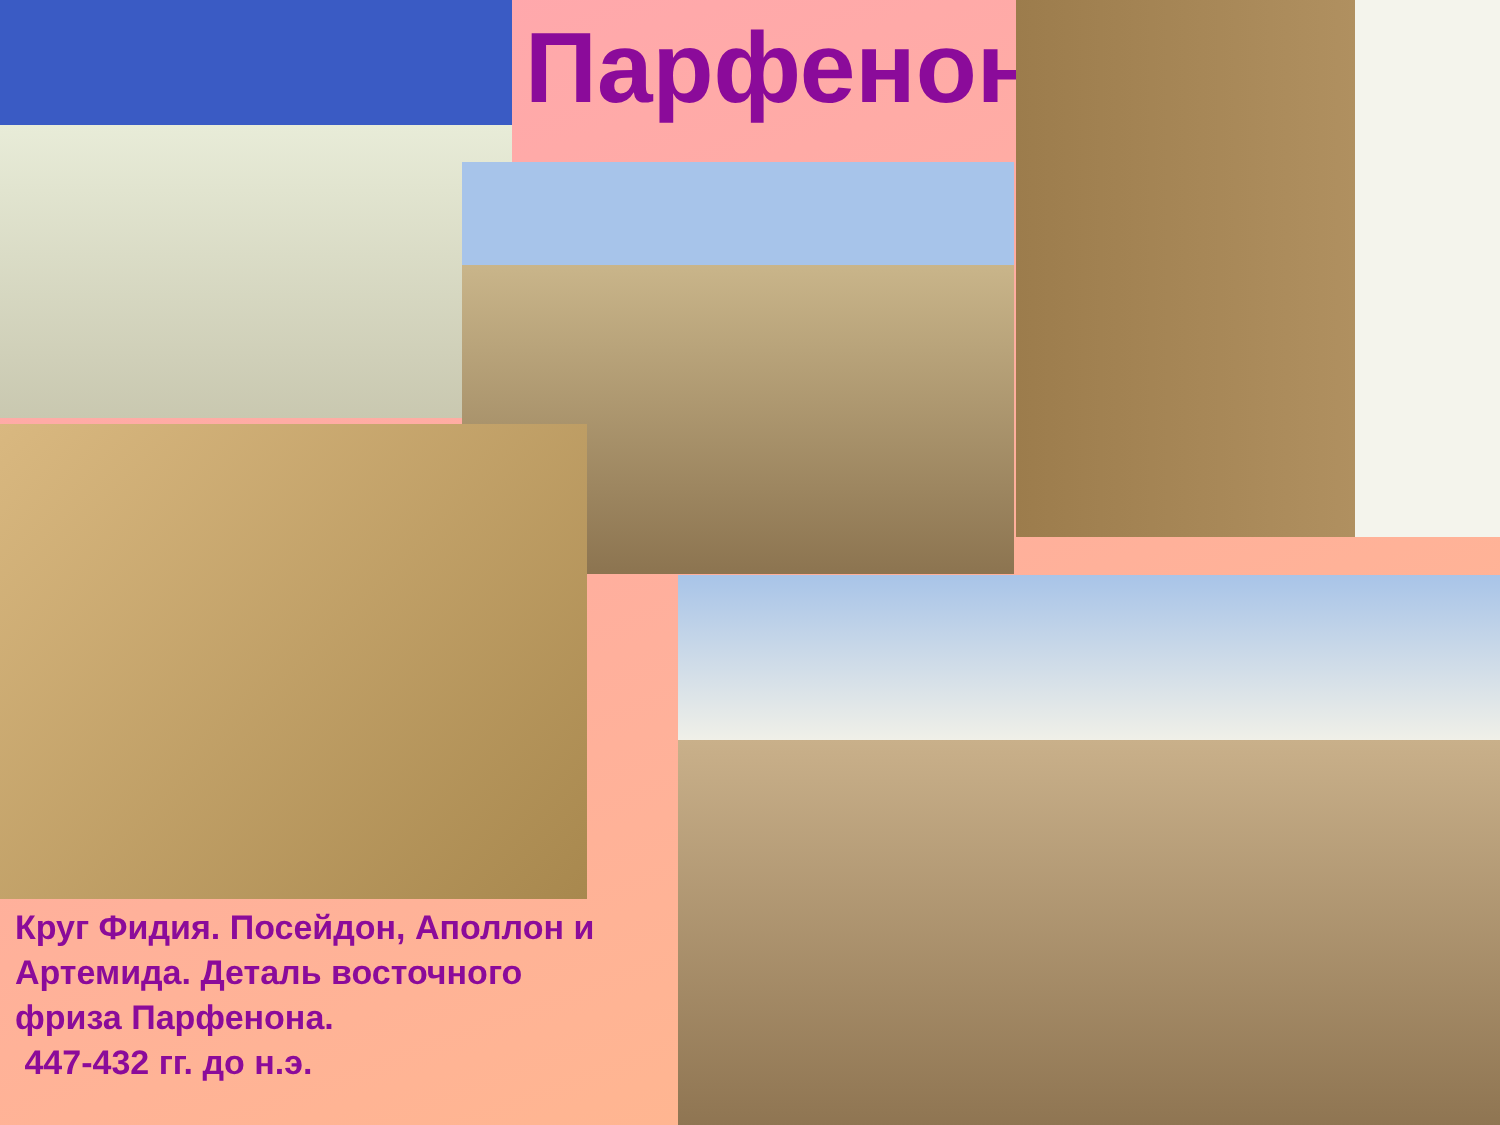Парфенон
Круг Фидия. Посейдон, Аполлон и Артемида. Деталь восточного фриза Парфенона.
447-432 гг. до н.э.